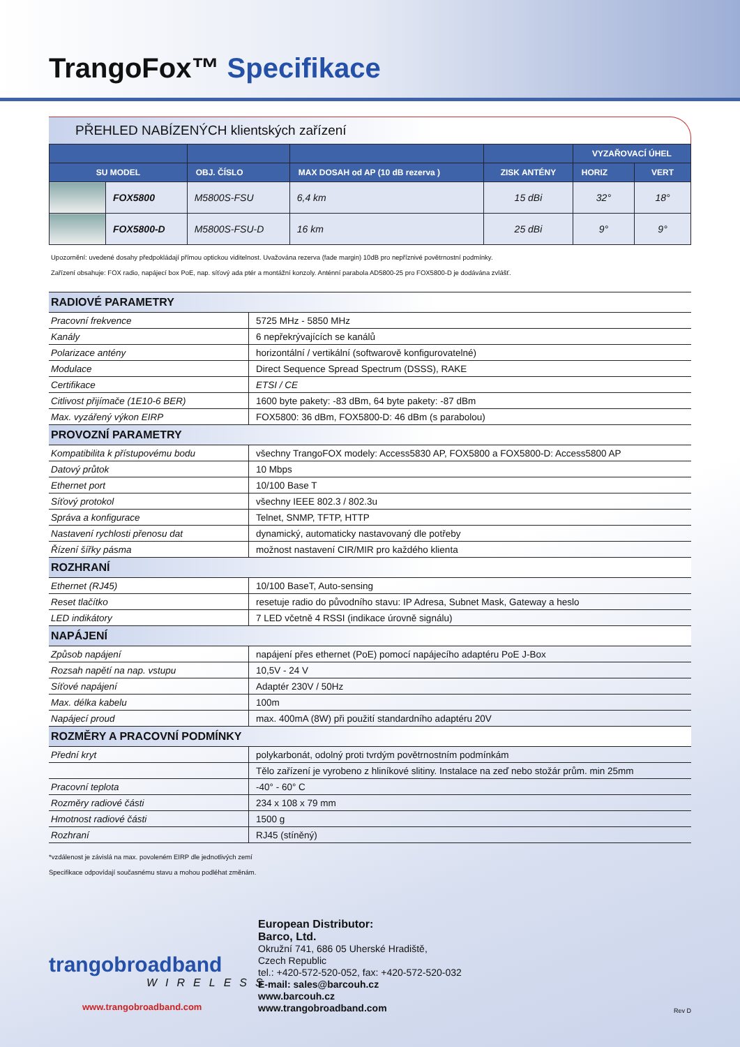TrangoFox™ Specifikace
PŘEHLED NABÍZENÝCH klientských zařízení
| | | | | | VYZAŘOVACÍ ÚHEL | |
| --- | --- | --- | --- | --- | --- | --- |
| SU MODEL | | OBJ. ČÍSLO | MAX DOSAH od AP (10 dB rezerva ) | ZISK ANTÉNY | HORIZ | VERT |
| | FOX5800 | M5800S-FSU | 6,4 km | 15 dBi | 32° | 18° |
| | FOX5800-D | M5800S-FSU-D | 16 km | 25 dBi | 9° | 9° |
Upozornění: uvedené dosahy předpokládají přímou optickou viditelnost. Uvažována rezerva (fade margin) 10dB pro nepříznivé povětrnostní podmínky.
Zařízení obsahuje: FOX radio, napájecí box PoE, nap. síťový ada ptér a montážní konzoly. Anténní parabola AD5800-25 pro FOX5800-D je dodávána zvlášť.
| RADIOVÉ PARAMETRY | |
| --- | --- |
| Pracovní frekvence | 5725 MHz - 5850 MHz |
| Kanály | 6 nepřekrývajících se kanálů |
| Polarizace antény | horizontální / vertikální (softwarově konfigurovatelné) |
| Modulace | Direct Sequence Spread Spectrum (DSSS), RAKE |
| Certifikace | ETSI / CE |
| Citlivost přijímače (1E10-6 BER) | 1600 byte pakety: -83 dBm, 64 byte pakety: -87 dBm |
| Max. vyzářený výkon EIRP | FOX5800: 36 dBm, FOX5800-D: 46 dBm (s parabolou) |
| PROVOZNÍ PARAMETRY | |
| Kompatibilita k přístupovému bodu | všechny TrangoFOX modely: Access5830 AP, FOX5800 a FOX5800-D: Access5800 AP |
| Datový průtok | 10 Mbps |
| Ethernet port | 10/100 Base T |
| Síťový protokol | všechny IEEE 802.3 / 802.3u |
| Správa a konfigurace | Telnet, SNMP, TFTP, HTTP |
| Nastavení rychlosti přenosu dat | dynamický, automaticky nastavovaný dle potřeby |
| Řízení šířky pásma | možnost nastavení CIR/MIR pro každého klienta |
| ROZHRANÍ | |
| Ethernet (RJ45) | 10/100 BaseT, Auto-sensing |
| Reset tlačítko | resetuje radio do původního stavu: IP Adresa, Subnet Mask, Gateway a heslo |
| LED indikátory | 7 LED včetně 4 RSSI (indikace úrovně signálu) |
| NAPÁJENÍ | |
| Způsob napájení | napájení přes ethernet (PoE) pomocí napájecího adaptéru PoE J-Box |
| Rozsah napětí na nap. vstupu | 10,5V - 24 V |
| Síťové napájení | Adaptér 230V / 50Hz |
| Max. délka kabelu | 100m |
| Napájecí proud | max. 400mA (8W) při použití standardního adaptéru 20V |
| ROZMĚRY A PRACOVNÍ PODMÍNKY | |
| Přední kryt | polykarbonát, odolný proti tvrdým povětrnostním podmínkám |
| | Tělo zařízení je vyrobeno z hliníkové slitiny. Instalace na zeď nebo stožár prům. min 25mm |
| Pracovní teplota | -40° - 60° C |
| Rozměry radiové části | 234 x 108 x 79 mm |
| Hmotnost radiové části | 1500 g |
| Rozhraní | RJ45 (stíněný) |
*vzdálenost je závislá na max. povoleném EIRP dle jednotlivých zemí
Specifikace odpovídají současnému stavu a mohou podléhat změnám.
trangobroadband
WIRELESS
www.trangobroadband.com
European Distributor:
Barco, Ltd.
Okružní 741, 686 05 Uherské Hradiště,
Czech Republic
tel.: +420-572-520-052, fax: +420-572-520-032
E-mail: sales@barcouh.cz
www.barcouh.cz
www.trangobroadband.com
Rev D